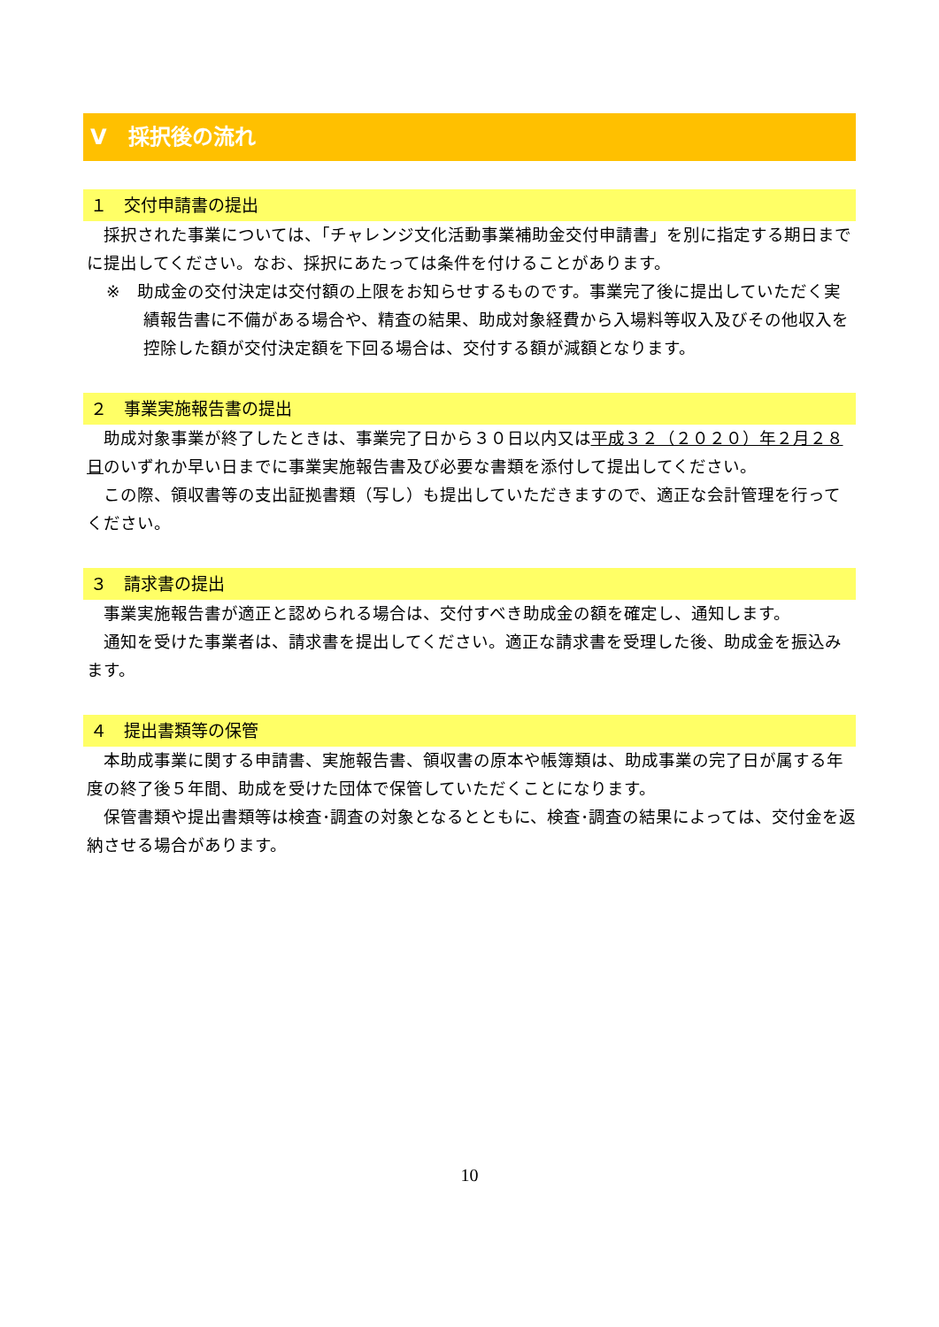Ⅴ　採択後の流れ
１　交付申請書の提出
採択された事業については、「チャレンジ文化活動事業補助金交付申請書」を別に指定する期日までに提出してください。なお、採択にあたっては条件を付けることがあります。
※　助成金の交付決定は交付額の上限をお知らせするものです。事業完了後に提出していただく実績報告書に不備がある場合や、精査の結果、助成対象経費から入場料等収入及びその他収入を控除した額が交付決定額を下回る場合は、交付する額が減額となります。
２　事業実施報告書の提出
助成対象事業が終了したときは、事業完了日から３０日以内又は平成３２（２０２０）年２月２８日のいずれか早い日までに事業実施報告書及び必要な書類を添付して提出してください。
この際、領収書等の支出証拠書類（写し）も提出していただきますので、適正な会計管理を行ってください。
３　請求書の提出
事業実施報告書が適正と認められる場合は、交付すべき助成金の額を確定し、通知します。
通知を受けた事業者は、請求書を提出してください。適正な請求書を受理した後、助成金を振込みます。
４　提出書類等の保管
本助成事業に関する申請書、実施報告書、領収書の原本や帳簿類は、助成事業の完了日が属する年度の終了後５年間、助成を受けた団体で保管していただくことになります。
保管書類や提出書類等は検査･調査の対象となるとともに、検査･調査の結果によっては、交付金を返納させる場合があります。
10